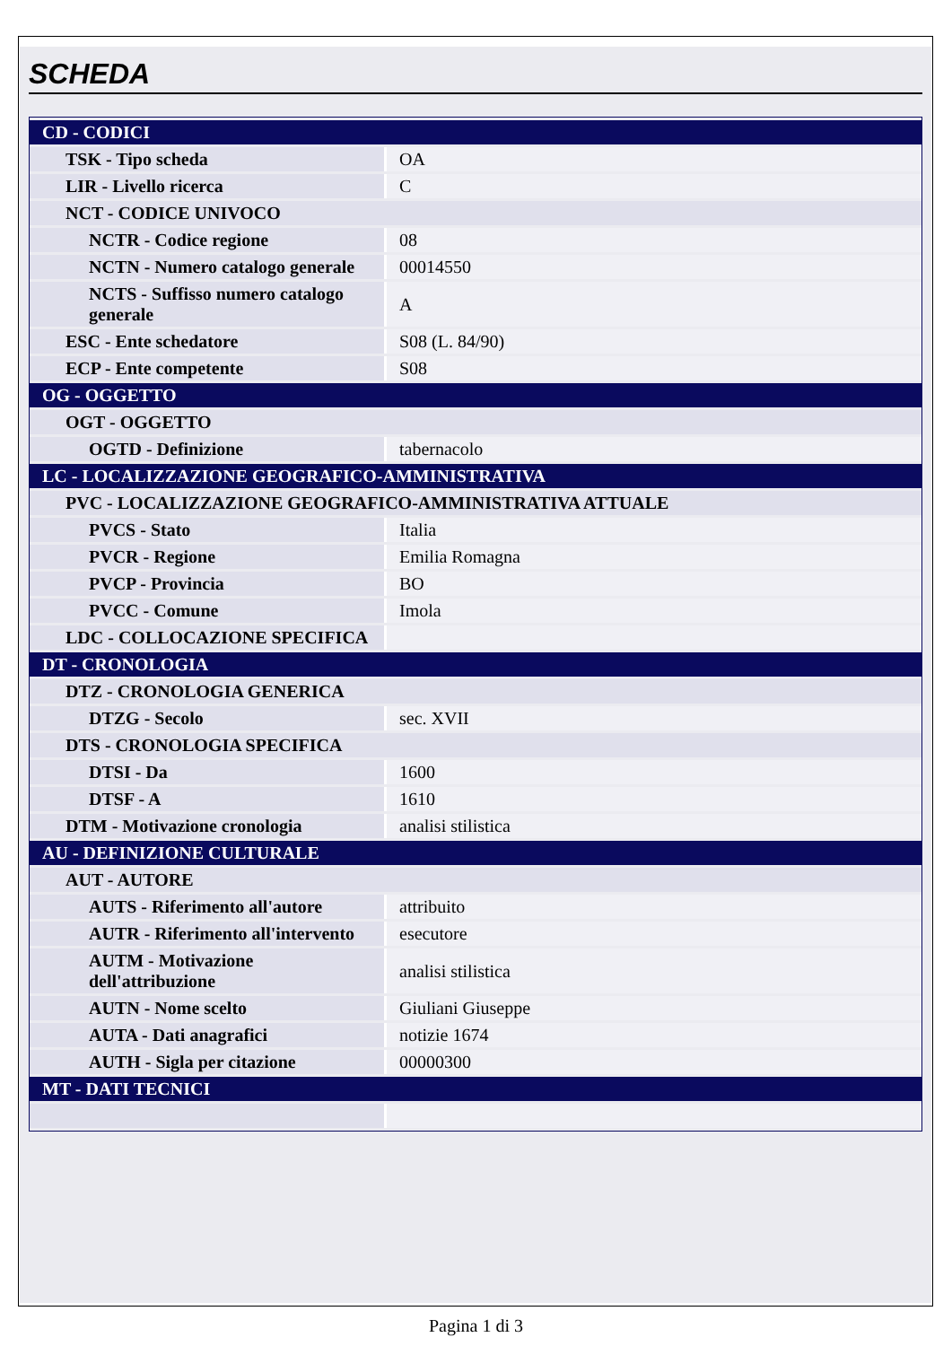SCHEDA
| CD - CODICI | |
| TSK - Tipo scheda | OA |
| LIR - Livello ricerca | C |
| NCT - CODICE UNIVOCO | |
| NCTR - Codice regione | 08 |
| NCTN - Numero catalogo generale | 00014550 |
| NCTS - Suffisso numero catalogo generale | A |
| ESC - Ente schedatore | S08 (L. 84/90) |
| ECP - Ente competente | S08 |
| OG - OGGETTO | |
| OGT - OGGETTO | |
| OGTD - Definizione | tabernacolo |
| LC - LOCALIZZAZIONE GEOGRAFICO-AMMINISTRATIVA | |
| PVC - LOCALIZZAZIONE GEOGRAFICO-AMMINISTRATIVA ATTUALE | |
| PVCS - Stato | Italia |
| PVCR - Regione | Emilia Romagna |
| PVCP - Provincia | BO |
| PVCC - Comune | Imola |
| LDC - COLLOCAZIONE SPECIFICA | |
| DT - CRONOLOGIA | |
| DTZ - CRONOLOGIA GENERICA | |
| DTZG - Secolo | sec. XVII |
| DTS - CRONOLOGIA SPECIFICA | |
| DTSI - Da | 1600 |
| DTSF - A | 1610 |
| DTM - Motivazione cronologia | analisi stilistica |
| AU - DEFINIZIONE CULTURALE | |
| AUT - AUTORE | |
| AUTS - Riferimento all'autore | attribuito |
| AUTR - Riferimento all'intervento | esecutore |
| AUTM - Motivazione dell'attribuzione | analisi stilistica |
| AUTN - Nome scelto | Giuliani Giuseppe |
| AUTA - Dati anagrafici | notizie 1674 |
| AUTH - Sigla per citazione | 00000300 |
| MT - DATI TECNICI | |
Pagina 1 di 3